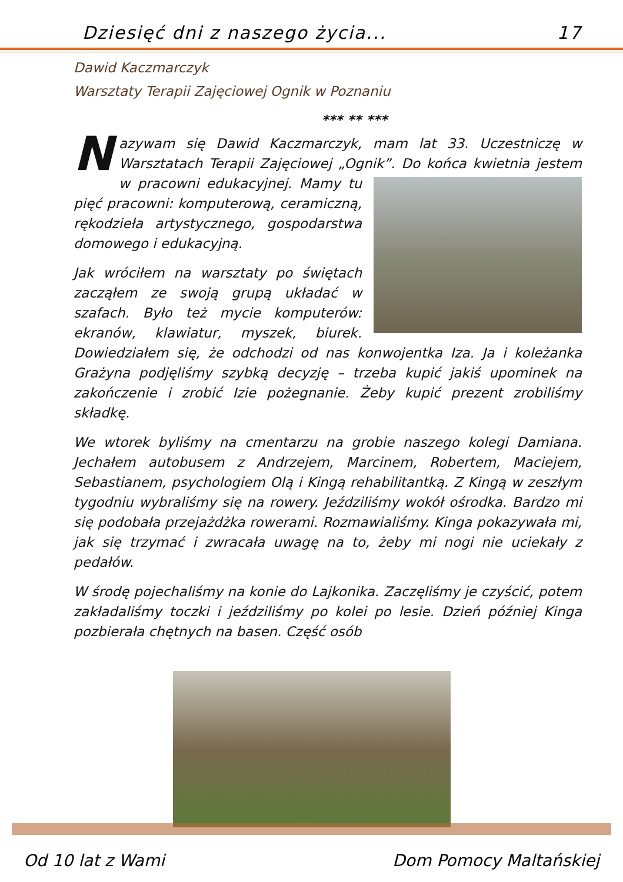Dziesięć dni z naszego życia... 17
Dawid Kaczmarczyk
Warsztaty Terapii Zajęciowej Ognik w Poznaniu
*** ** ***
Nazywam się Dawid Kaczmarczyk, mam lat 33. Uczestniczę w Warsztatach Terapii Zajęciowej „Ognik”. Do końca kwietnia jestem w pracowni edukacyjnej. Mamy tu pięć pracowni: komputerową, ceramiczną, rękodzieła artystycznego, gospodarstwa domowego i edukacyjną.
Jak wróciłem na warsztaty po świętach zacząłem ze swoją grupą układać w szafach. Było też mycie komputerów: ekranów, klawiatur, myszek, biurek. Dowiedziałem się, że odchodzi od nas konwojentka Iza. Ja i koleżanka Grażyna podjęliśmy szybką decyzję – trzeba kupić jakiś upominek na zakończenie i zrobić Izie pożegnanie. Żeby kupić prezent zrobiliśmy składkę.
We wtorek byliśmy na cmentarzu na grobie naszego kolegi Damiana. Jechałem autobusem z Andrzejem, Marcinem, Robertem, Maciejem, Sebastianem, psychologiem Olą i Kingą rehabilitantką. Z Kingą w zeszłym tygodniu wybraliśmy się na rowery. Jeździliśmy wokół ośrodka. Bardzo mi się podobała przejażdżka rowerami. Rozmawialiśmy. Kinga pokazywała mi, jak się trzymać i zwracała uwagę na to, żeby mi nogi nie uciekały z pedałów.
W środę pojechaliśmy na konie do Lajkonika. Zaczęliśmy je czyścić, potem zakładaliśmy toczki i jeździliśmy po kolei po lesie. Dzień później Kinga pozbierała chętnych na basen. Część osób
Od 10 lat z Wami Dom Pomocy Maltańskiej